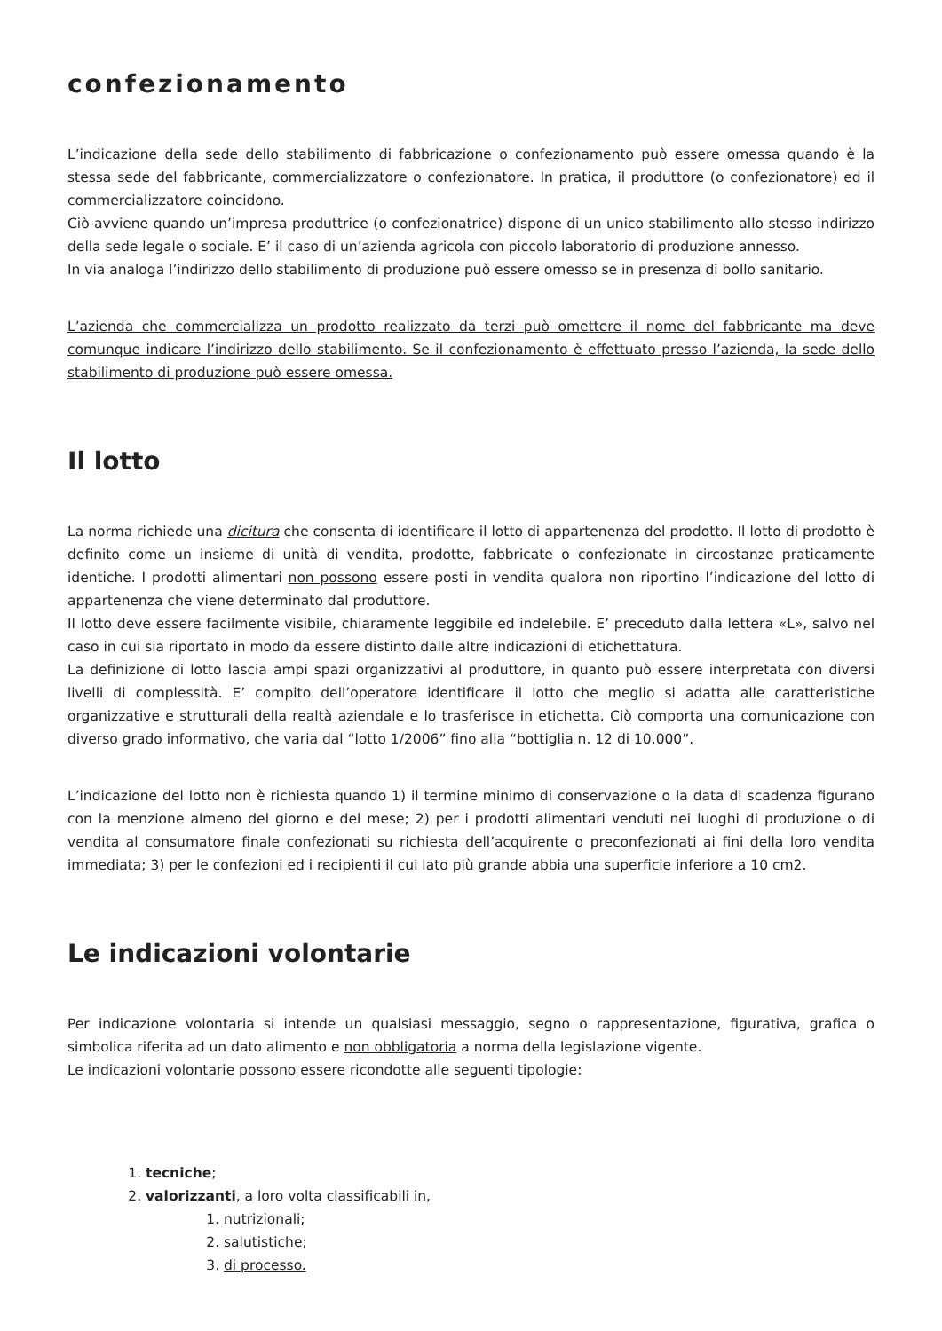confezionamento
L’indicazione della sede dello stabilimento di fabbricazione o confezionamento può essere omessa quando è la stessa sede del fabbricante, commercializzatore o confezionatore. In pratica, il produttore (o confezionatore) ed il commercializzatore coincidono.
Ciò avviene quando un’impresa produttrice (o confezionatrice) dispone di un unico stabilimento allo stesso indirizzo della sede legale o sociale. E’ il caso di un’azienda agricola con piccolo laboratorio di produzione annesso.
In via analoga l’indirizzo dello stabilimento di produzione può essere omesso se in presenza di bollo sanitario.
L’azienda che commercializza un prodotto realizzato da terzi può omettere il nome del fabbricante ma deve comunque indicare l’indirizzo dello stabilimento. Se il confezionamento è effettuato presso l’azienda, la sede dello stabilimento di produzione può essere omessa.
Il lotto
La norma richiede una dicitura che consenta di identificare il lotto di appartenenza del prodotto. Il lotto di prodotto è definito come un insieme di unità di vendita, prodotte, fabbricate o confezionate in circostanze praticamente identiche. I prodotti alimentari non possono essere posti in vendita qualora non riportino l’indicazione del lotto di appartenenza che viene determinato dal produttore.
Il lotto deve essere facilmente visibile, chiaramente leggibile ed indelebile. E’ preceduto dalla lettera «L», salvo nel caso in cui sia riportato in modo da essere distinto dalle altre indicazioni di etichettatura.
La definizione di lotto lascia ampi spazi organizzativi al produttore, in quanto può essere interpretata con diversi livelli di complessità. E’ compito dell’operatore identificare il lotto che meglio si adatta alle caratteristiche organizzative e strutturali della realtà aziendale e lo trasferisce in etichetta. Ciò comporta una comunicazione con diverso grado informativo, che varia dal “lotto 1/2006” fino alla “bottiglia n. 12 di 10.000”.
L’indicazione del lotto non è richiesta quando 1) il termine minimo di conservazione o la data di scadenza figurano con la menzione almeno del giorno e del mese; 2) per i prodotti alimentari venduti nei luoghi di produzione o di vendita al consumatore finale confezionati su richiesta dell’acquirente o preconfezionati ai fini della loro vendita immediata; 3) per le confezioni ed i recipienti il cui lato più grande abbia una superficie inferiore a 10 cm2.
Le indicazioni volontarie
Per indicazione volontaria si intende un qualsiasi messaggio, segno o rappresentazione, figurativa, grafica o simbolica riferita ad un dato alimento e non obbligatoria a norma della legislazione vigente.
Le indicazioni volontarie possono essere ricondotte alle seguenti tipologie:
1. tecniche;
2. valorizzanti, a loro volta classificabili in,
1. nutrizionali;
2. salutistiche;
3. di processo.